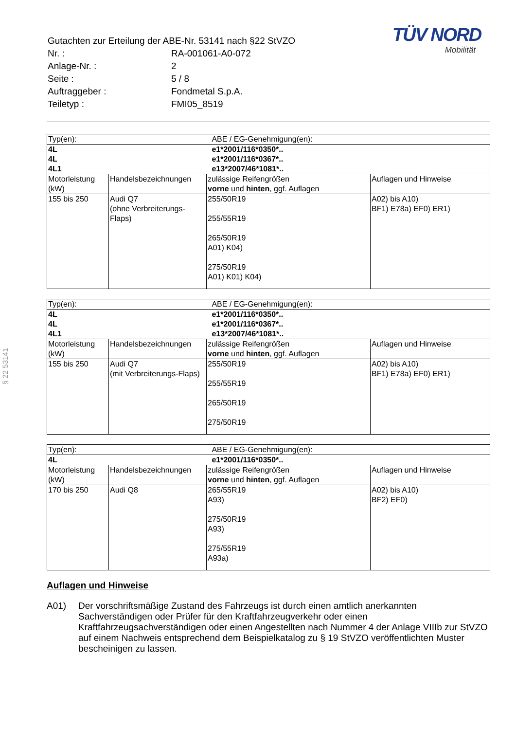§ 22 53141
TÜV NORD
Mobilität
| Gutachten zur Erteilung der ABE-Nr. 53141 nach §22 StVZO | |
| Nr. : | RA-001061-A0-072 |
| Anlage-Nr. : | 2 |
| Seite : | 5 / 8 |
| Auftraggeber : | Fondmetal S.p.A. |
| Teiletyp : | FMI05_8519 |
| Typ(en): | | ABE / EG-Genehmigung(en): | |
| 4L | | e1*2001/116*0350*.. | |
| 4L | | e1*2001/116*0367*.. | |
| 4L1 | | e13*2007/46*1081*.. | |
| Motorleistung (kW) | Handelsbezeichnungen | zulässige Reifengrößen vorne und hinten , ggf. Auflagen | Auflagen und Hinweise |
| 155 bis 250 | Audi Q7 (ohne Verbreiterungs-Flaps) | 255/50R19 255/55R19 265/50R19 A01) K04) 275/50R19 A01) K01) K04) | A02) bis A10) BF1) E78a) EF0) ER1) |
| Typ(en): | | ABE / EG-Genehmigung(en): | |
| 4L | | e1*2001/116*0350*.. | |
| 4L | | e1*2001/116*0367*.. | |
| 4L1 | | e13*2007/46*1081*.. | |
| Motorleistung (kW) | Handelsbezeichnungen | zulässige Reifengrößen vorne und hinten , ggf. Auflagen | Auflagen und Hinweise |
| 155 bis 250 | Audi Q7 (mit Verbreiterungs-Flaps) | 255/50R19 255/55R19 265/50R19 275/50R19 | A02) bis A10) BF1) E78a) EF0) ER1) |
| Typ(en): | | ABE / EG-Genehmigung(en): | |
| 4L | | e1*2001/116*0350*.. | |
| Motorleistung (kW) | Handelsbezeichnungen | zulässige Reifengrößen vorne und hinten , ggf. Auflagen | Auflagen und Hinweise |
| 170 bis 250 | Audi Q8 | 265/55R19 A93) 275/50R19 A93) 275/55R19 A93a) | A02) bis A10) BF2) EF0) |
Auflagen und Hinweise
A01) Der vorschriftsmäßige Zustand des Fahrzeugs ist durch einen amtlich anerkannten Sachverständigen oder Prüfer für den Kraftfahrzeugverkehr oder einen Kraftfahrzeugsachverständigen oder einen Angestellten nach Nummer 4 der Anlage VIIIb zur StVZO auf einem Nachweis entsprechend dem Beispielkatalog zu § 19 StVZO veröffentlichten Muster bescheinigen zu lassen.